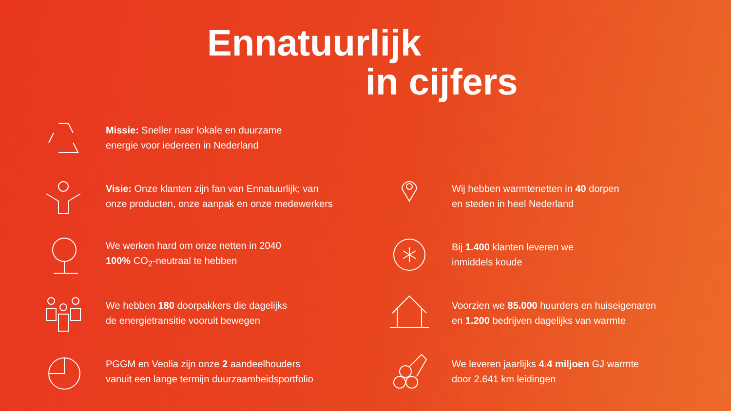Ennatuurlijk
in cijfers
Missie: Sneller naar lokale en duurzame
energie voor iedereen in Nederland
Visie: Onze klanten zijn fan van Ennatuurlijk; van
onze producten, onze aanpak en onze medewerkers
We werken hard om onze netten in 2040
100% CO<sub>2</sub>-neutraal te hebben
We hebben 180 doorpakkers die dagelijks
de energietransitie vooruit bewegen
PGGM en Veolia zijn onze 2 aandeelhouders
vanuit een lange termijn duurzaamheidsportfolio
Wij hebben warmtenetten in 40 dorpen
en steden in heel Nederland
Bij 1.400 klanten leveren we
inmiddels koude
Voorzien we 85.000 huurders en huiseigenaren
en 1.200 bedrijven dagelijks van warmte
We leveren jaarlijks 4.4 miljoen GJ warmte
door 2.641 km leidingen